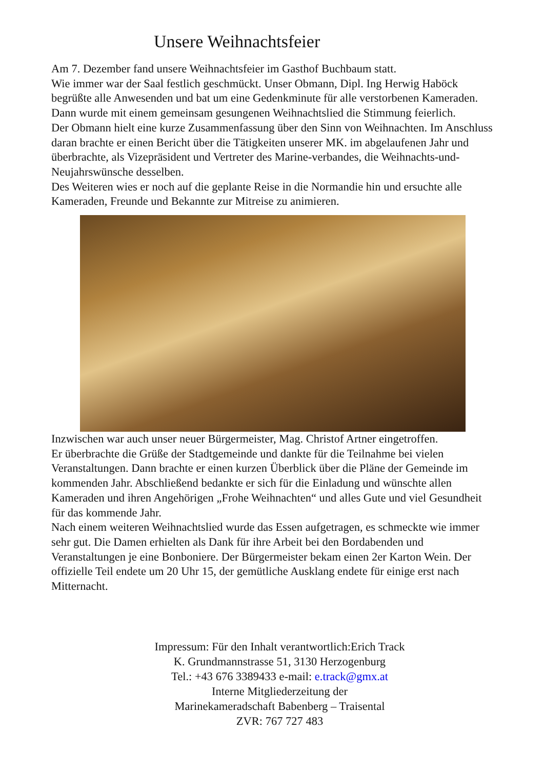Unsere Weihnachtsfeier
Am 7. Dezember fand unsere Weihnachtsfeier im Gasthof Buchbaum statt.
Wie immer war der Saal festlich geschmückt. Unser Obmann, Dipl. Ing Herwig Haböck begrüßte alle Anwesenden und bat um eine Gedenkminute für alle verstorbenen Kameraden. Dann wurde mit einem gemeinsam gesungenen Weihnachtslied die Stimmung feierlich.
Der Obmann hielt eine kurze Zusammenfassung über den Sinn von Weihnachten. Im Anschluss daran brachte er einen Bericht über die Tätigkeiten unserer MK. im abgelaufenen Jahr und überbrachte, als Vizepräsident und Vertreter des Marine-verbandes, die Weihnachts-und- Neujahrswünsche desselben.
Des Weiteren wies er noch auf die geplante Reise in die Normandie hin und ersuchte alle Kameraden, Freunde und Bekannte zur Mitreise zu animieren.
Inzwischen war auch unser neuer Bürgermeister, Mag. Christof Artner eingetroffen.
Er überbrachte die Grüße der Stadtgemeinde und dankte für die Teilnahme bei vielen Veranstaltungen. Dann brachte er einen kurzen Überblick über die Pläne der Gemeinde im kommenden Jahr. Abschließend bedankte er sich für die Einladung und wünschte allen Kameraden und ihren Angehörigen „Frohe Weihnachten“ und alles Gute und viel Gesundheit für das kommende Jahr.
Nach einem weiteren Weihnachtslied wurde das Essen aufgetragen, es schmeckte wie immer sehr gut. Die Damen erhielten als Dank für ihre Arbeit bei den Bordabenden und Veranstaltungen je eine Bonboniere. Der Bürgermeister bekam einen 2er Karton Wein. Der offizielle Teil endete um 20 Uhr 15, der gemütliche Ausklang endete für einige erst nach Mitternacht.
Impressum: Für den Inhalt verantwortlich:Erich Track
K. Grundmannstrasse 51, 3130 Herzogenburg
Tel.: +43 676 3389433 e-mail: e.track@gmx.at
Interne Mitgliederzeitung der
Marinekameradschaft Babenberg – Traisental
ZVR: 767 727 483